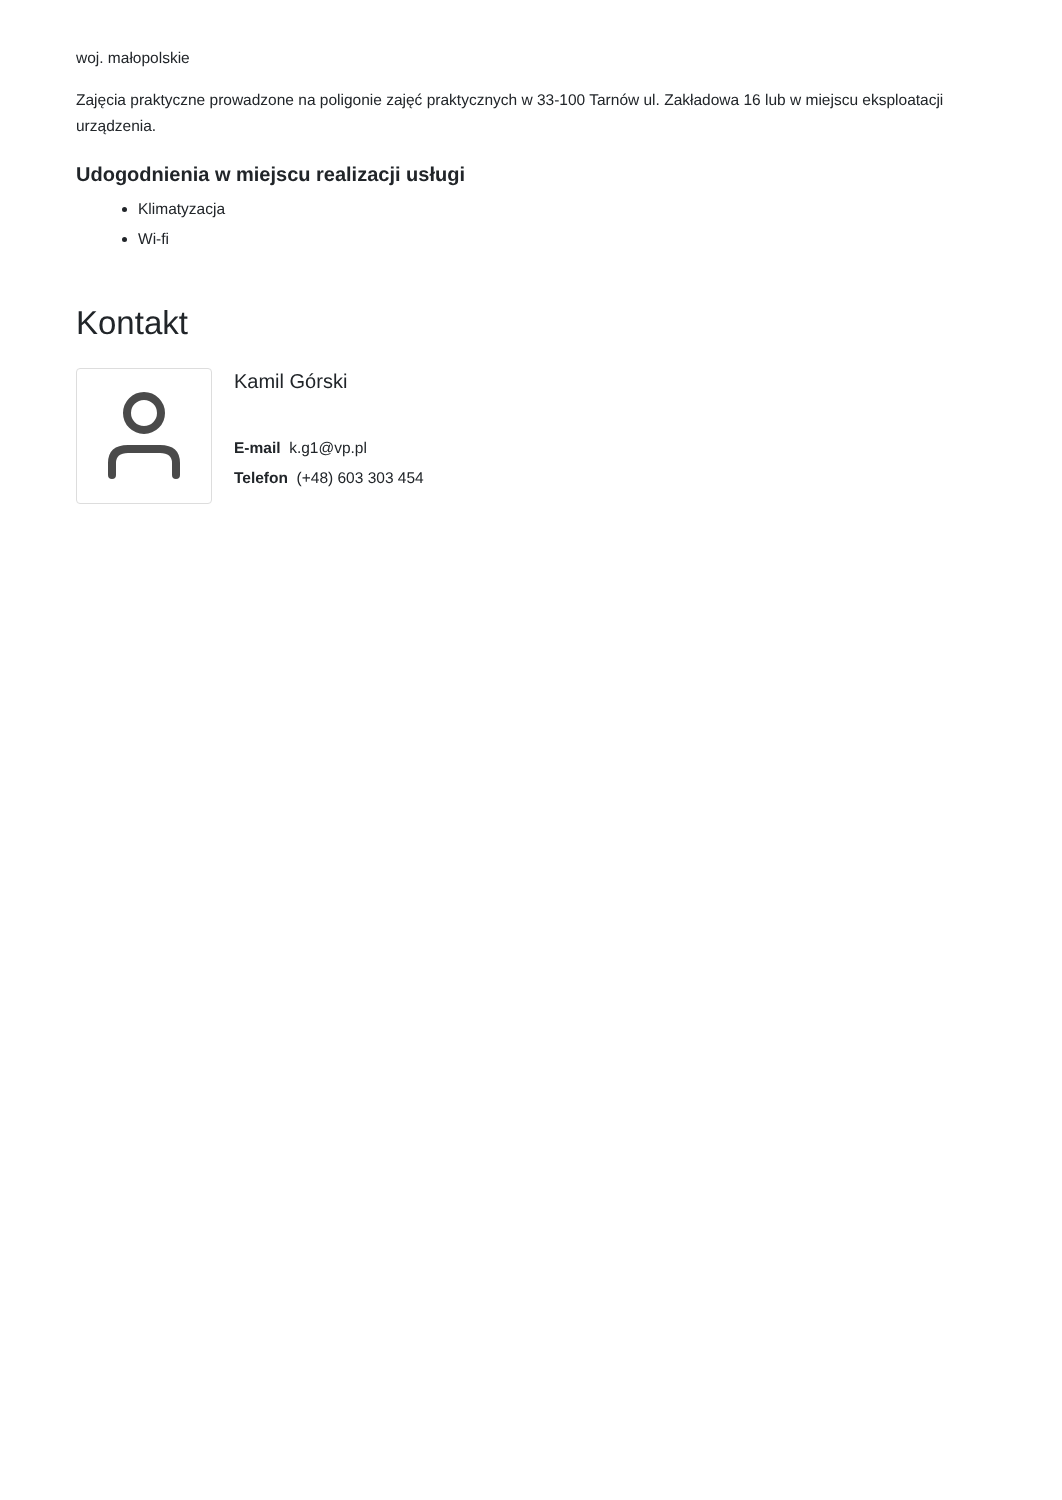woj. małopolskie
Zajęcia praktyczne prowadzone na poligonie zajęć praktycznych w 33-100 Tarnów ul. Zakładowa 16 lub w miejscu eksploatacji urządzenia.
Udogodnienia w miejscu realizacji usługi
Klimatyzacja
Wi-fi
Kontakt
Kamil Górski
E-mail k.g1@vp.pl
Telefon (+48) 603 303 454